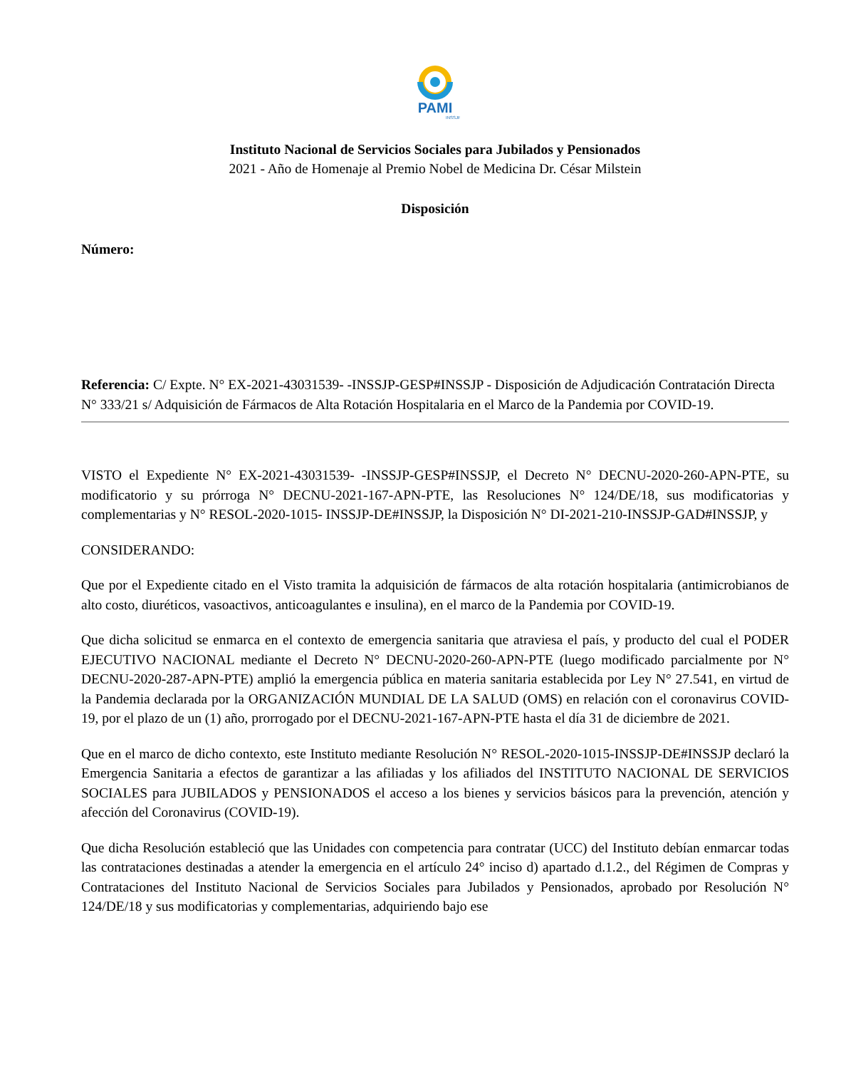PAMI
INSSJP
Instituto Nacional de Servicios Sociales para Jubilados y Pensionados
2021 - Año de Homenaje al Premio Nobel de Medicina Dr. César Milstein
Disposición
Número:
Referencia: C/ Expte. N° EX-2021-43031539- -INSSJP-GESP#INSSJP - Disposición de Adjudicación Contratación Directa N° 333/21 s/ Adquisición de Fármacos de Alta Rotación Hospitalaria en el Marco de la Pandemia por COVID-19.
VISTO el Expediente N° EX-2021-43031539- -INSSJP-GESP#INSSJP, el Decreto N° DECNU-2020-260-APN-PTE, su modificatorio y su prórroga N° DECNU-2021-167-APN-PTE, las Resoluciones N° 124/DE/18, sus modificatorias y complementarias y N° RESOL-2020-1015- INSSJP-DE#INSSJP, la Disposición N° DI-2021-210-INSSJP-GAD#INSSJP, y
CONSIDERANDO:
Que por el Expediente citado en el Visto tramita la adquisición de fármacos de alta rotación hospitalaria (antimicrobianos de alto costo, diuréticos, vasoactivos, anticoagulantes e insulina), en el marco de la Pandemia por COVID-19.
Que dicha solicitud se enmarca en el contexto de emergencia sanitaria que atraviesa el país, y producto del cual el PODER EJECUTIVO NACIONAL mediante el Decreto N° DECNU-2020-260-APN-PTE (luego modificado parcialmente por N° DECNU-2020-287-APN-PTE) amplió la emergencia pública en materia sanitaria establecida por Ley N° 27.541, en virtud de la Pandemia declarada por la ORGANIZACIÓN MUNDIAL DE LA SALUD (OMS) en relación con el coronavirus COVID-19, por el plazo de un (1) año, prorrogado por el DECNU-2021-167-APN-PTE hasta el día 31 de diciembre de 2021.
Que en el marco de dicho contexto, este Instituto mediante Resolución N° RESOL-2020-1015-INSSJP-DE#INSSJP declaró la Emergencia Sanitaria a efectos de garantizar a las afiliadas y los afiliados del INSTITUTO NACIONAL DE SERVICIOS SOCIALES para JUBILADOS y PENSIONADOS el acceso a los bienes y servicios básicos para la prevención, atención y afección del Coronavirus (COVID-19).
Que dicha Resolución estableció que las Unidades con competencia para contratar (UCC) del Instituto debían enmarcar todas las contrataciones destinadas a atender la emergencia en el artículo 24° inciso d) apartado d.1.2., del Régimen de Compras y Contrataciones del Instituto Nacional de Servicios Sociales para Jubilados y Pensionados, aprobado por Resolución N° 124/DE/18 y sus modificatorias y complementarias, adquiriendo bajo ese